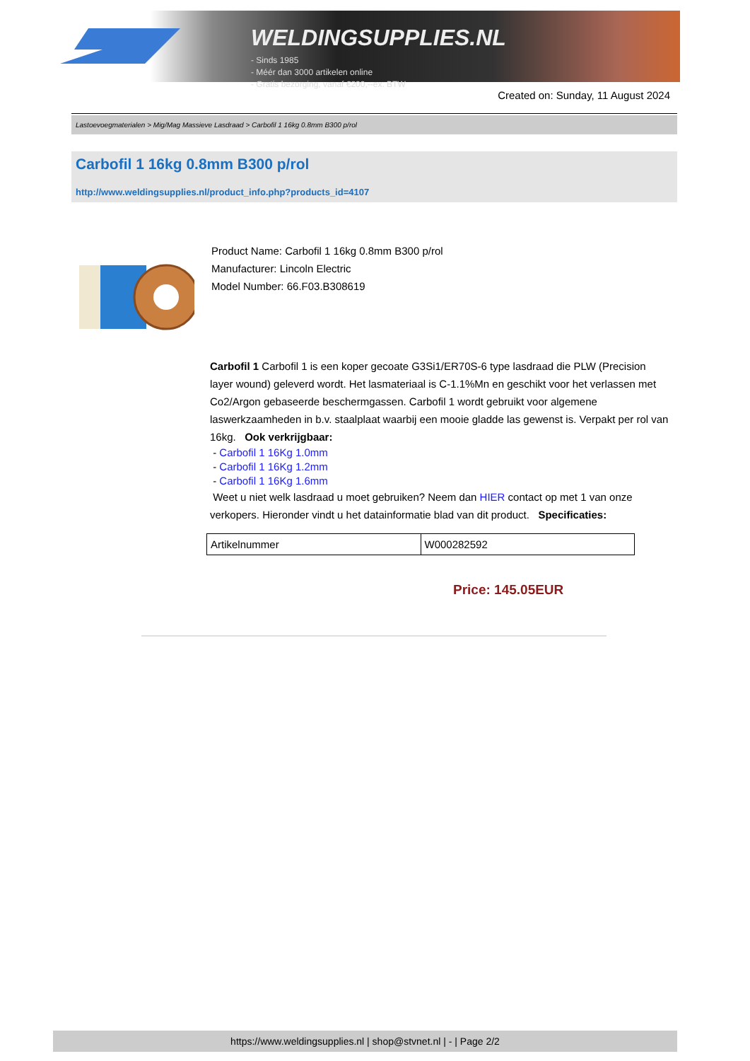WELDINGSUPPLIES.NL
- Sinds 1985
- Méér dan 3000 artikelen online
- Gratis bezorging, vanaf €200,--ex. BTW
Created on: Sunday, 11 August 2024
Lastoevoegmaterialen > Mig/Mag Massieve Lasdraad > Carbofil 1 16kg 0.8mm B300 p/rol
Carbofil 1 16kg 0.8mm B300 p/rol
http://www.weldingsupplies.nl/product_info.php?products_id=4107
Product Name: Carbofil 1 16kg 0.8mm B300 p/rol
Manufacturer: Lincoln Electric
Model Number: 66.F03.B308619
Carbofil 1 Carbofil 1 is een koper gecoate G3Si1/ER70S-6 type lasdraad die PLW (Precision layer wound) geleverd wordt. Het lasmateriaal is C-1.1%Mn en geschikt voor het verlassen met Co2/Argon gebaseerde beschermgassen. Carbofil 1 wordt gebruikt voor algemene laswerkzaamheden in b.v. staalplaat waarbij een mooie gladde las gewenst is. Verpakt per rol van 16kg. Ook verkrijgbaar:
- Carbofil 1 16Kg 1.0mm
- Carbofil 1 16Kg 1.2mm
- Carbofil 1 16Kg 1.6mm
Weet u niet welk lasdraad u moet gebruiken? Neem dan HIER contact op met 1 van onze verkopers. Hieronder vindt u het datainformatie blad van dit product. Specificaties:
| Artikelnummer | W000282592 |
Price: 145.05EUR
https://www.weldingsupplies.nl | shop@stvnet.nl | - | Page 2/2